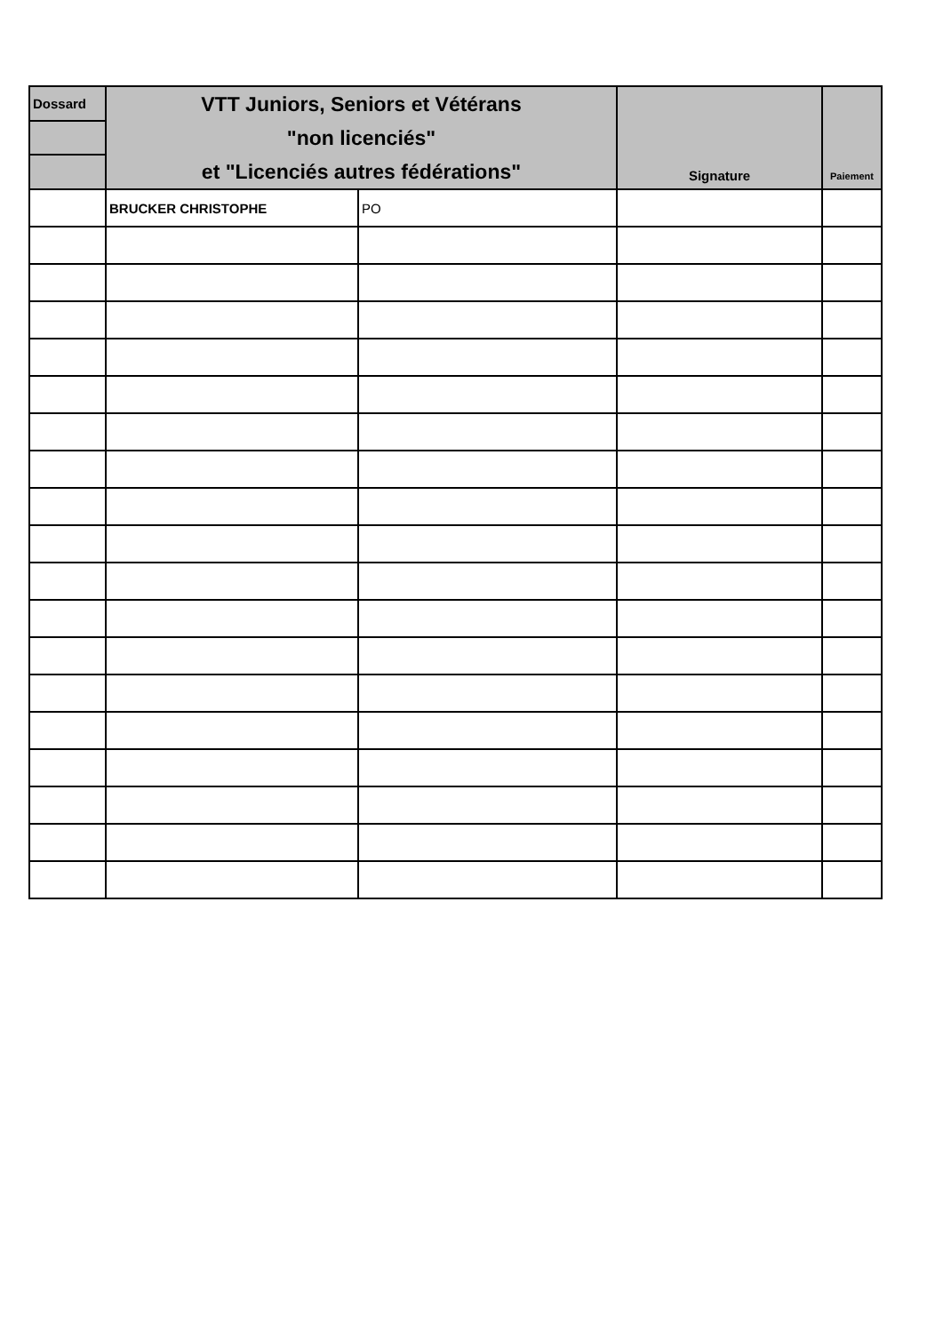| Dossard | VTT Juniors, Seniors et Vétérans "non licenciés" et "Licenciés autres fédérations" | | Signature | Paiement |
| --- | --- | --- | --- | --- |
| | BRUCKER CHRISTOPHE | PO | | |